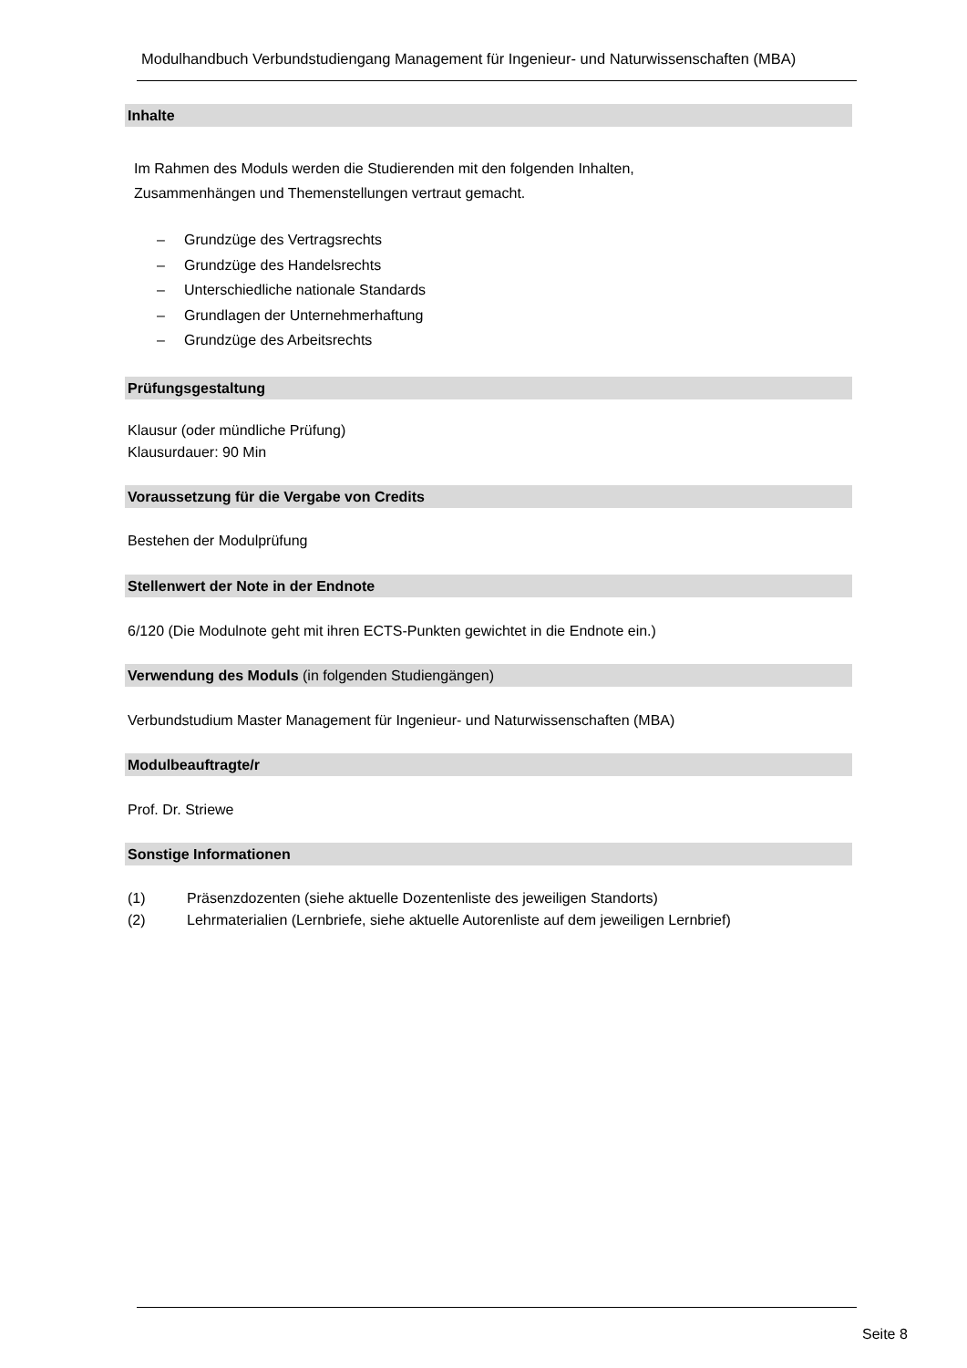Modulhandbuch Verbundstudiengang Management für Ingenieur- und Naturwissenschaften (MBA)
Inhalte
Im Rahmen des Moduls werden die Studierenden mit den folgenden Inhalten,
Zusammenhängen und Themenstellungen vertraut gemacht.
– Grundzüge des Vertragsrechts
– Grundzüge des Handelsrechts
– Unterschiedliche nationale Standards
– Grundlagen der Unternehmerhaftung
– Grundzüge des Arbeitsrechts
Prüfungsgestaltung
Klausur (oder mündliche Prüfung)
Klausurdauer: 90 Min
Voraussetzung für die Vergabe von Credits
Bestehen der Modulprüfung
Stellenwert der Note in der Endnote
6/120 (Die Modulnote geht mit ihren ECTS-Punkten gewichtet in die Endnote ein.)
Verwendung des Moduls (in folgenden Studiengängen)
Verbundstudium Master Management für Ingenieur- und Naturwissenschaften (MBA)
Modulbeauftragte/r
Prof. Dr. Striewe
Sonstige Informationen
(1) Präsenzdozenten (siehe aktuelle Dozentenliste des jeweiligen Standorts)
(2) Lehrmaterialien (Lernbriefe, siehe aktuelle Autorenliste auf dem jeweiligen Lernbrief)
Seite 8